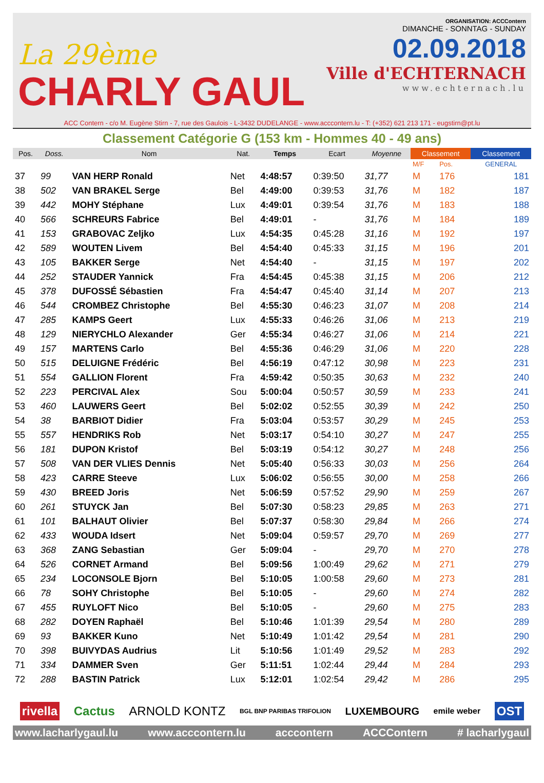La 29ème
CHARLY GAUL
ORGANISATION: ACCContern
DIMANCHE - SONNTAG - SUNDAY
02.09.2018
Ville d'ECHTERNACH
www.echternach.lu
ACC Contern - c/o M. Eugène Stirn - 7, rue des Gaulois - L-3432 DUDELANGE - www.acccontern.lu - T: (+352) 621 213 171 - eugstirn@pt.lu
Classement Catégorie G (153 km - Hommes 40 - 49 ans)
| Pos. | Doss. | Nom | Nat. | Temps | Ecart | Moyenne | Classement | | Classement |
| --- | --- | --- | --- | --- | --- | --- | --- | --- | --- |
| | | | | | | | M/F | Pos. | GENERAL |
| 37 | 99 | VAN HERP Ronald | Net | 4:48:57 | 0:39:50 | 31,77 | M | 176 | 181 |
| 38 | 502 | VAN BRAKEL Serge | Bel | 4:49:00 | 0:39:53 | 31,76 | M | 182 | 187 |
| 39 | 442 | MOHY Stéphane | Lux | 4:49:01 | 0:39:54 | 31,76 | M | 183 | 188 |
| 40 | 566 | SCHREURS Fabrice | Bel | 4:49:01 | - | 31,76 | M | 184 | 189 |
| 41 | 153 | GRABOVAC Zeljko | Lux | 4:54:35 | 0:45:28 | 31,16 | M | 192 | 197 |
| 42 | 589 | WOUTEN Livem | Bel | 4:54:40 | 0:45:33 | 31,15 | M | 196 | 201 |
| 43 | 105 | BAKKER Serge | Net | 4:54:40 | - | 31,15 | M | 197 | 202 |
| 44 | 252 | STAUDER Yannick | Fra | 4:54:45 | 0:45:38 | 31,15 | M | 206 | 212 |
| 45 | 378 | DUFOSSÉ Sébastien | Fra | 4:54:47 | 0:45:40 | 31,14 | M | 207 | 213 |
| 46 | 544 | CROMBEZ Christophe | Bel | 4:55:30 | 0:46:23 | 31,07 | M | 208 | 214 |
| 47 | 285 | KAMPS Geert | Lux | 4:55:33 | 0:46:26 | 31,06 | M | 213 | 219 |
| 48 | 129 | NIERYCHLO Alexander | Ger | 4:55:34 | 0:46:27 | 31,06 | M | 214 | 221 |
| 49 | 157 | MARTENS Carlo | Bel | 4:55:36 | 0:46:29 | 31,06 | M | 220 | 228 |
| 50 | 515 | DELUIGNE Frédéric | Bel | 4:56:19 | 0:47:12 | 30,98 | M | 223 | 231 |
| 51 | 554 | GALLION Florent | Fra | 4:59:42 | 0:50:35 | 30,63 | M | 232 | 240 |
| 52 | 223 | PERCIVAL Alex | Sou | 5:00:04 | 0:50:57 | 30,59 | M | 233 | 241 |
| 53 | 460 | LAUWERS Geert | Bel | 5:02:02 | 0:52:55 | 30,39 | M | 242 | 250 |
| 54 | 38 | BARBIOT Didier | Fra | 5:03:04 | 0:53:57 | 30,29 | M | 245 | 253 |
| 55 | 557 | HENDRIKS Rob | Net | 5:03:17 | 0:54:10 | 30,27 | M | 247 | 255 |
| 56 | 181 | DUPON Kristof | Bel | 5:03:19 | 0:54:12 | 30,27 | M | 248 | 256 |
| 57 | 508 | VAN DER VLIES Dennis | Net | 5:05:40 | 0:56:33 | 30,03 | M | 256 | 264 |
| 58 | 423 | CARRE Steeve | Lux | 5:06:02 | 0:56:55 | 30,00 | M | 258 | 266 |
| 59 | 430 | BREED Joris | Net | 5:06:59 | 0:57:52 | 29,90 | M | 259 | 267 |
| 60 | 261 | STUYCK Jan | Bel | 5:07:30 | 0:58:23 | 29,85 | M | 263 | 271 |
| 61 | 101 | BALHAUT Olivier | Bel | 5:07:37 | 0:58:30 | 29,84 | M | 266 | 274 |
| 62 | 433 | WOUDA Idsert | Net | 5:09:04 | 0:59:57 | 29,70 | M | 269 | 277 |
| 63 | 368 | ZANG Sebastian | Ger | 5:09:04 | - | 29,70 | M | 270 | 278 |
| 64 | 526 | CORNET Armand | Bel | 5:09:56 | 1:00:49 | 29,62 | M | 271 | 279 |
| 65 | 234 | LOCONSOLE Bjorn | Bel | 5:10:05 | 1:00:58 | 29,60 | M | 273 | 281 |
| 66 | 78 | SOHY Christophe | Bel | 5:10:05 | - | 29,60 | M | 274 | 282 |
| 67 | 455 | RUYLOFT Nico | Bel | 5:10:05 | - | 29,60 | M | 275 | 283 |
| 68 | 282 | DOYEN Raphaël | Bel | 5:10:46 | 1:01:39 | 29,54 | M | 280 | 289 |
| 69 | 93 | BAKKER Kuno | Net | 5:10:49 | 1:01:42 | 29,54 | M | 281 | 290 |
| 70 | 398 | BUIVYDAS Audrius | Lit | 5:10:56 | 1:01:49 | 29,52 | M | 283 | 292 |
| 71 | 334 | DAMMER Sven | Ger | 5:11:51 | 1:02:44 | 29,44 | M | 284 | 293 |
| 72 | 288 | BASTIN Patrick | Lux | 5:12:01 | 1:02:54 | 29,42 | M | 286 | 295 |
rivella Cactus ARNOLD KONTZ BGL BNP PARIBAS TRIFOLION LUXEMBOURG emile weber OST
www.lacharlygaul.lu www.acccontern.lu acccontern ACCContern # lacharlygaul